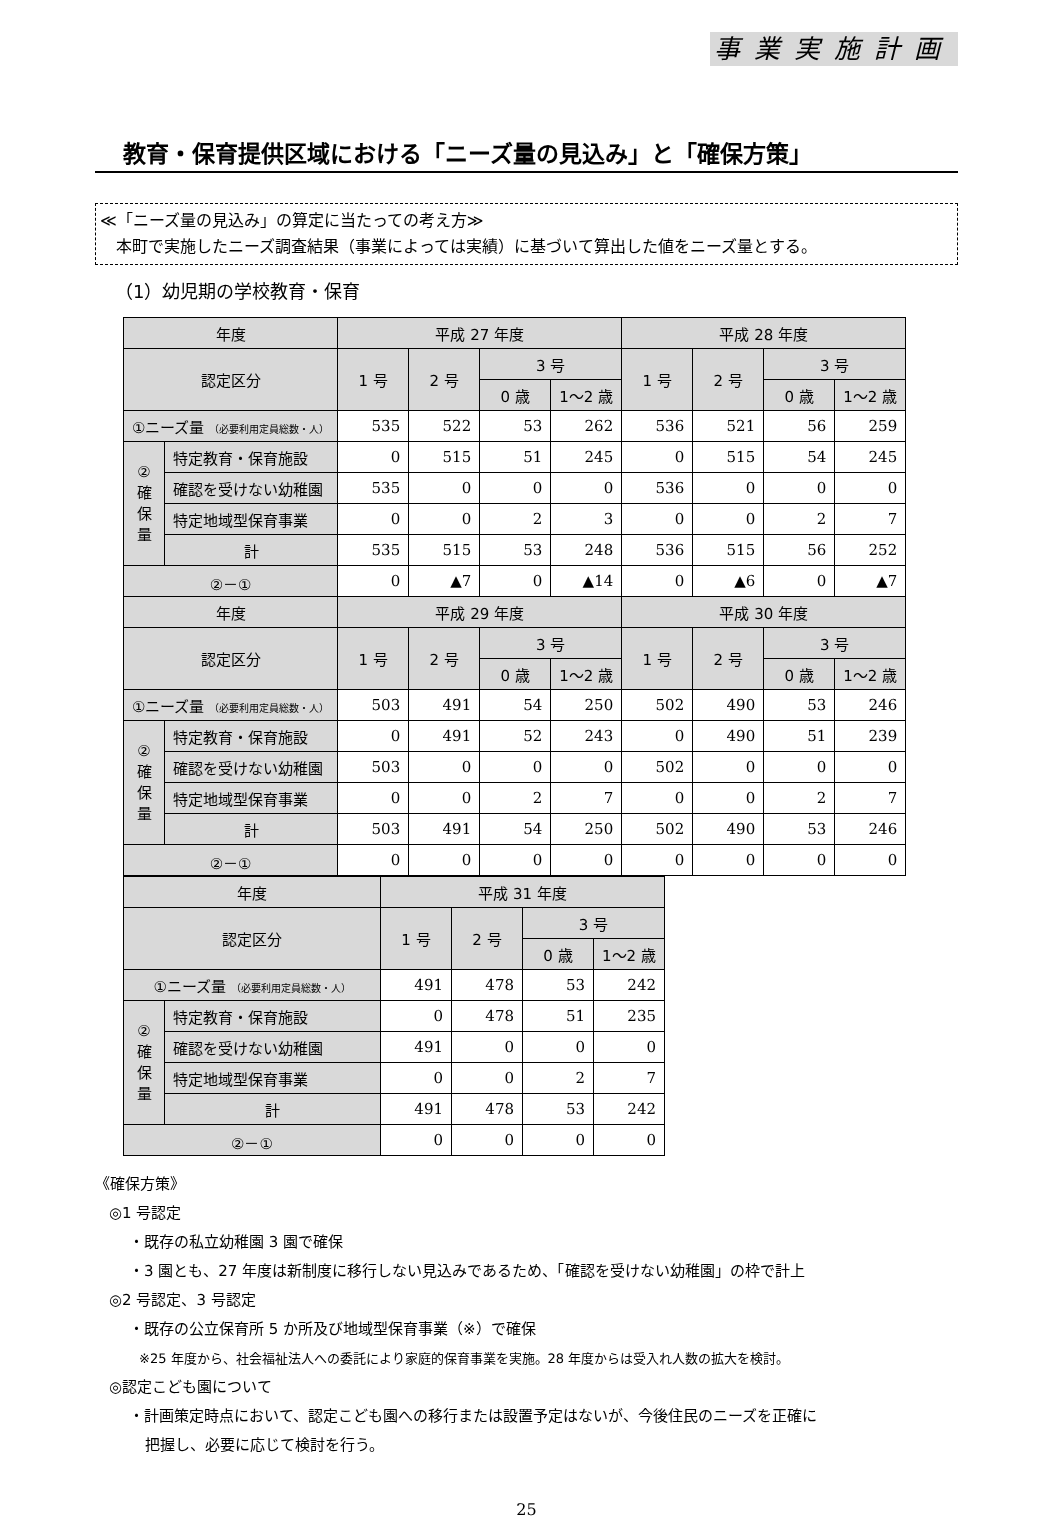事業実施計画
教育・保育提供区域における「ニーズ量の見込み」と「確保方策」
≪「ニーズ量の見込み」の算定に当たっての考え方≫
　本町で実施したニーズ調査結果（事業によっては実績）に基づいて算出した値をニーズ量とする。
（1）幼児期の学校教育・保育
| 年度 | | 平成 27 年度 | | | | 平成 28 年度 | | | |
| --- | --- | --- | --- | --- | --- | --- | --- | --- | --- |
| 認定区分 | | 1 号 | 2 号 | 3 号 | | 1 号 | 2 号 | 3 号 | |
| | | | | 0 歳 | 1～2 歳 | | | 0 歳 | 1～2 歳 |
| ①ニーズ量 （必要利用定員総数・人） | | 535 | 522 | 53 | 262 | 536 | 521 | 56 | 259 |
| ②確保量 | 特定教育・保育施設 | 0 | 515 | 51 | 245 | 0 | 515 | 54 | 245 |
| | 確認を受けない幼稚園 | 535 | 0 | 0 | 0 | 536 | 0 | 0 | 0 |
| | 特定地域型保育事業 | 0 | 0 | 2 | 3 | 0 | 0 | 2 | 7 |
| | 計 | 535 | 515 | 53 | 248 | 536 | 515 | 56 | 252 |
| ②－① | | 0 | ▲7 | 0 | ▲14 | 0 | ▲6 | 0 | ▲7 |
| 年度 | | 平成 29 年度 | | | | 平成 30 年度 | | | |
| 認定区分 | | 1 号 | 2 号 | 3 号 | | 1 号 | 2 号 | 3 号 | |
| | | | | 0 歳 | 1～2 歳 | | | 0 歳 | 1～2 歳 |
| ①ニーズ量 （必要利用定員総数・人） | | 503 | 491 | 54 | 250 | 502 | 490 | 53 | 246 |
| ②確保量 | 特定教育・保育施設 | 0 | 491 | 52 | 243 | 0 | 490 | 51 | 239 |
| | 確認を受けない幼稚園 | 503 | 0 | 0 | 0 | 502 | 0 | 0 | 0 |
| | 特定地域型保育事業 | 0 | 0 | 2 | 7 | 0 | 0 | 2 | 7 |
| | 計 | 503 | 491 | 54 | 250 | 502 | 490 | 53 | 246 |
| ②－① | | 0 | 0 | 0 | 0 | 0 | 0 | 0 | 0 |
| 年度 | | 平成 31 年度 | | | |
| --- | --- | --- | --- | --- | --- |
| 認定区分 | | 1 号 | 2 号 | 3 号 | |
| | | | | 0 歳 | 1～2 歳 |
| ①ニーズ量 （必要利用定員総数・人） | | 491 | 478 | 53 | 242 |
| ②確保量 | 特定教育・保育施設 | 0 | 478 | 51 | 235 |
| | 確認を受けない幼稚園 | 491 | 0 | 0 | 0 |
| | 特定地域型保育事業 | 0 | 0 | 2 | 7 |
| | 計 | 491 | 478 | 53 | 242 |
| ②－① | | 0 | 0 | 0 | 0 |
《確保方策》
◎1 号認定
・既存の私立幼稚園 3 園で確保
・3 園とも、27 年度は新制度に移行しない見込みであるため、「確認を受けない幼稚園」の枠で計上
◎2 号認定、3 号認定
・既存の公立保育所 5 か所及び地域型保育事業（※）で確保
※25 年度から、社会福祉法人への委託により家庭的保育事業を実施。28 年度からは受入れ人数の拡大を検討。
◎認定こども園について
・計画策定時点において、認定こども園への移行または設置予定はないが、今後住民のニーズを正確に
把握し、必要に応じて検討を行う。
25